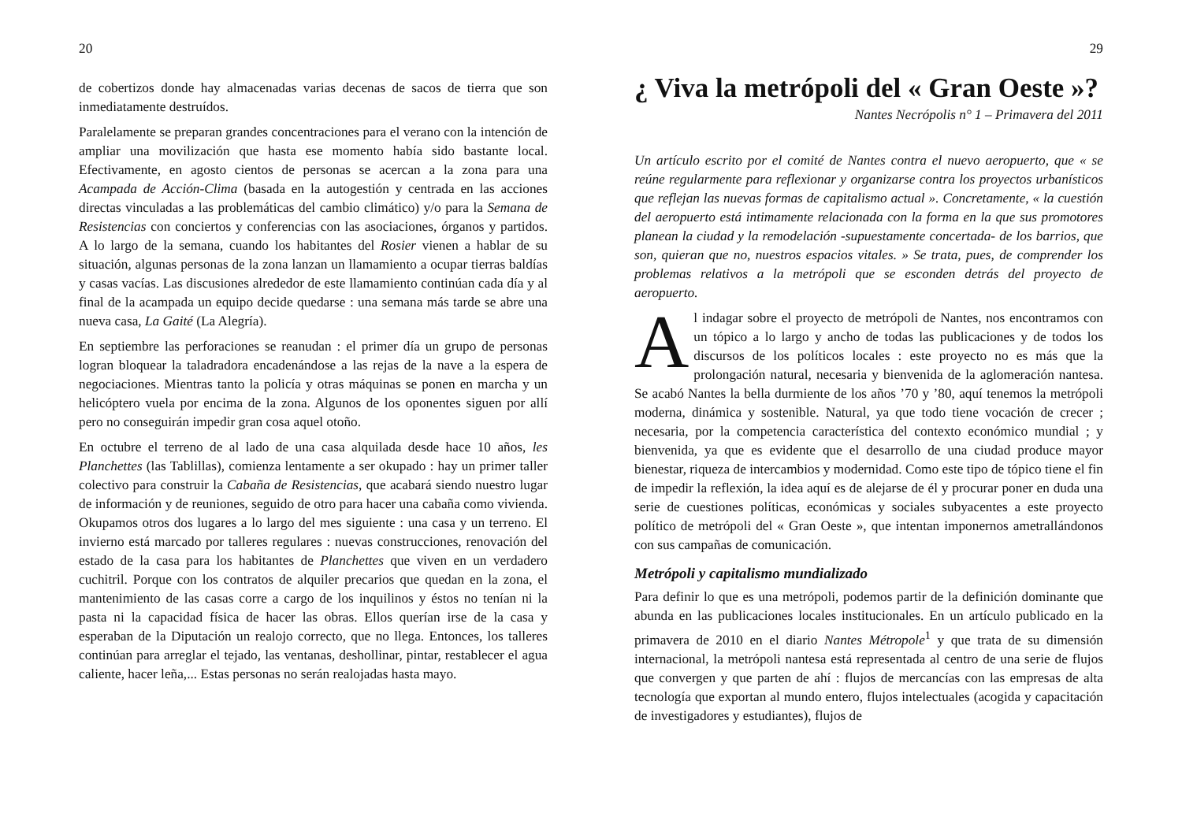20
de cobertizos donde hay almacenadas varias decenas de sacos de tierra que son inmediatamente destruídos.
Paralelamente se preparan grandes concentraciones para el verano con la intención de ampliar una movilización que hasta ese momento había sido bastante local. Efectivamente, en agosto cientos de personas se acercan a la zona para una Acampada de Acción-Clima (basada en la autogestión y centrada en las acciones directas vinculadas a las problemáticas del cambio climático) y/o para la Semana de Resistencias con conciertos y conferencias con las asociaciones, órganos y partidos. A lo largo de la semana, cuando los habitantes del Rosier vienen a hablar de su situación, algunas personas de la zona lanzan un llamamiento a ocupar tierras baldías y casas vacías. Las discusiones alrededor de este llamamiento continúan cada día y al final de la acampada un equipo decide quedarse : una semana más tarde se abre una nueva casa, La Gaité (La Alegría).
En septiembre las perforaciones se reanudan : el primer día un grupo de personas logran bloquear la taladradora encadenándose a las rejas de la nave a la espera de negociaciones. Mientras tanto la policía y otras máquinas se ponen en marcha y un helicóptero vuela por encima de la zona. Algunos de los oponentes siguen por allí pero no conseguirán impedir gran cosa aquel otoño.
En octubre el terreno de al lado de una casa alquilada desde hace 10 años, les Planchettes (las Tablillas), comienza lentamente a ser okupado : hay un primer taller colectivo para construir la Cabaña de Resistencias, que acabará siendo nuestro lugar de información y de reuniones, seguido de otro para hacer una cabaña como vivienda. Okupamos otros dos lugares a lo largo del mes siguiente : una casa y un terreno. El invierno está marcado por talleres regulares : nuevas construcciones, renovación del estado de la casa para los habitantes de Planchettes que viven en un verdadero cuchitril. Porque con los contratos de alquiler precarios que quedan en la zona, el mantenimiento de las casas corre a cargo de los inquilinos y éstos no tenían ni la pasta ni la capacidad física de hacer las obras. Ellos querían irse de la casa y esperaban de la Diputación un realojo correcto, que no llega. Entonces, los talleres continúan para arreglar el tejado, las ventanas, deshollinar, pintar, restablecer el agua caliente, hacer leña,... Estas personas no serán realojadas hasta mayo.
29
¿ Viva la metrópoli del « Gran Oeste »?
Nantes Necrópolis n° 1 – Primavera del 2011
Un artículo escrito por el comité de Nantes contra el nuevo aeropuerto, que « se reúne regularmente para reflexionar y organizarse contra los proyectos urbanísticos que reflejan las nuevas formas de capitalismo actual ». Concretamente, « la cuestión del aeropuerto está intimamente relacionada con la forma en la que sus promotores planean la ciudad y la remodelación -supuestamente concertada- de los barrios, que son, quieran que no, nuestros espacios vitales. » Se trata, pues, de comprender los problemas relativos a la metrópoli que se esconden detrás del proyecto de aeropuerto.
Al indagar sobre el proyecto de metrópoli de Nantes, nos encontramos con un tópico a lo largo y ancho de todas las publicaciones y de todos los discursos de los políticos locales : este proyecto no es más que la prolongación natural, necesaria y bienvenida de la aglomeración nantesa. Se acabó Nantes la bella durmiente de los años ’70 y ’80, aquí tenemos la metrópoli moderna, dinámica y sostenible. Natural, ya que todo tiene vocación de crecer ; necesaria, por la competencia característica del contexto económico mundial ; y bienvenida, ya que es evidente que el desarrollo de una ciudad produce mayor bienestar, riqueza de intercambios y modernidad. Como este tipo de tópico tiene el fin de impedir la reflexión, la idea aquí es de alejarse de él y procurar poner en duda una serie de cuestiones políticas, económicas y sociales subyacentes a este proyecto político de metrópoli del « Gran Oeste », que intentan imponernos ametrallándonos con sus campañas de comunicación.
Metrópoli y capitalismo mundializado
Para definir lo que es una metrópoli, podemos partir de la definición dominante que abunda en las publicaciones locales institucionales. En un artículo publicado en la primavera de 2010 en el diario Nantes Métropole<sup>1</sup> y que trata de su dimensión internacional, la metrópoli nantesa está representada al centro de una serie de flujos que convergen y que parten de ahí : flujos de mercancías con las empresas de alta tecnología que exportan al mundo entero, flujos intelectuales (acogida y capacitación de investigadores y estudiantes), flujos de